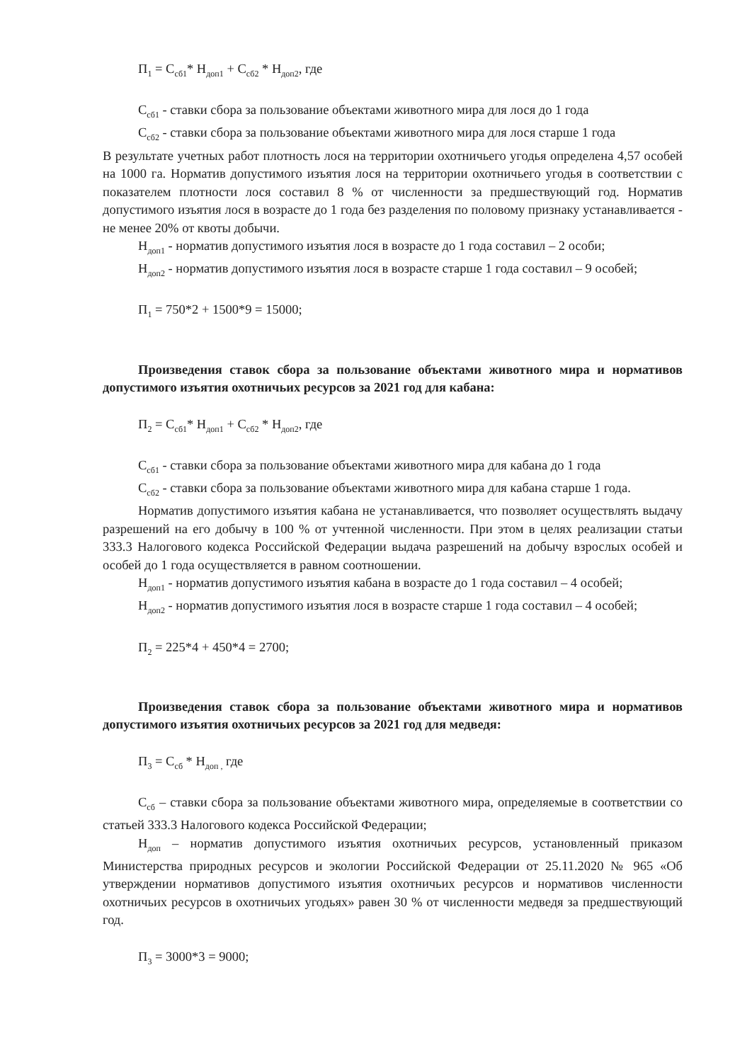П<sub>1</sub> = С<sub>сб1</sub>* Н<sub>доп1</sub> + С<sub>сб2</sub> * Н<sub>доп2</sub>, где
С<sub>сб1</sub> - ставки сбора за пользование объектами животного мира для лося до 1 года
С<sub>сб2</sub> - ставки сбора за пользование объектами животного мира для лося старше 1 года
В результате учетных работ плотность лося на территории охотничьего угодья определена 4,57 особей на 1000 га. Норматив допустимого изъятия лося на территории охотничьего угодья в соответствии с показателем плотности лося составил 8 % от численности за предшествующий год. Норматив допустимого изъятия лося в возрасте до 1 года без разделения по половому признаку устанавливается - не менее 20% от квоты добычи.
Н<sub>доп1</sub> - норматив допустимого изъятия лося в возрасте до 1 года составил – 2 особи;
Н<sub>доп2</sub> - норматив допустимого изъятия лося в возрасте старше 1 года составил – 9 особей;
П<sub>1</sub> = 750*2 + 1500*9 = 15000;
Произведения ставок сбора за пользование объектами животного мира и нормативов допустимого изъятия охотничьих ресурсов за 2021 год для кабана:
П<sub>2</sub> = С<sub>сб1</sub>* Н<sub>доп1</sub> + С<sub>сб2</sub> * Н<sub>доп2</sub>, где
С<sub>сб1</sub> - ставки сбора за пользование объектами животного мира для кабана до 1 года
С<sub>сб2</sub> - ставки сбора за пользование объектами животного мира для кабана старше 1 года.
Норматив допустимого изъятия кабана не устанавливается, что позволяет осуществлять выдачу разрешений на его добычу в 100 % от учтенной численности. При этом в целях реализации статьи 333.3 Налогового кодекса Российской Федерации выдача разрешений на добычу взрослых особей и особей до 1 года осуществляется в равном соотношении.
Н<sub>доп1</sub> - норматив допустимого изъятия кабана в возрасте до 1 года составил – 4 особей;
Н<sub>доп2</sub> - норматив допустимого изъятия лося в возрасте старше 1 года составил – 4 особей;
П<sub>2</sub> = 225*4 + 450*4 = 2700;
Произведения ставок сбора за пользование объектами животного мира и нормативов допустимого изъятия охотничьих ресурсов за 2021 год для медведя:
П<sub>3</sub> = С<sub>сб</sub> * Н<sub>доп ,</sub> где
С<sub>сб</sub> – ставки сбора за пользование объектами животного мира, определяемые в соответствии со статьей 333.3 Налогового кодекса Российской Федерации;
Н<sub>доп</sub> – норматив допустимого изъятия охотничьих ресурсов, установленный приказом Министерства природных ресурсов и экологии Российской Федерации от 25.11.2020 № 965 «Об утверждении нормативов допустимого изъятия охотничьих ресурсов и нормативов численности охотничьих ресурсов в охотничьих угодьях» равен 30 % от численности медведя за предшествующий год.
П<sub>3</sub> = 3000*3 = 9000;